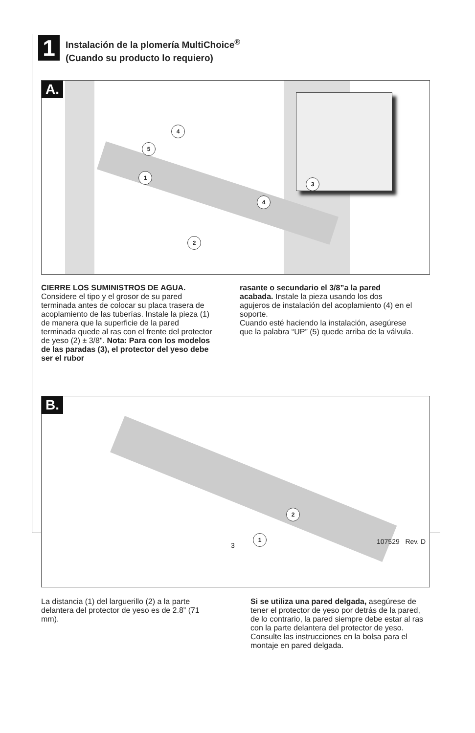1
Instalación de la plomería MultiChoice<sup>®</sup>
(Cuando su producto lo requiero)
A.
4
5
1
4
2
3
CIERRE LOS SUMINISTROS DE AGUA. Considere el tipo y el grosor de su pared terminada antes de colocar su placa trasera de acoplamiento de las tuberías. Instale la pieza (1) de manera que la superficie de la pared terminada quede al ras con el frente del protector de yeso (2) ± 3/8". Nota: Para con los modelos de las paradas (3), el protector del yeso debe ser el rubor
rasante o secundario el 3/8”a la pared acabada. Instale la pieza usando los dos agujeros de instalación del acoplamiento (4) en el soporte.
Cuando esté haciendo la instalación, asegúrese que la palabra “UP” (5) quede arriba de la válvula.
B.
2
1
La distancia (1) del larguerillo (2) a la parte delantera del protector de yeso es de 2.8” (71 mm).
Si se utiliza una pared delgada, asegúrese de tener el protector de yeso por detrás de la pared, de lo contrario, la pared siempre debe estar al ras con la parte delantera del protector de yeso. Consulte las instrucciones en la bolsa para el montaje en pared delgada.
3 107529 Rev. D